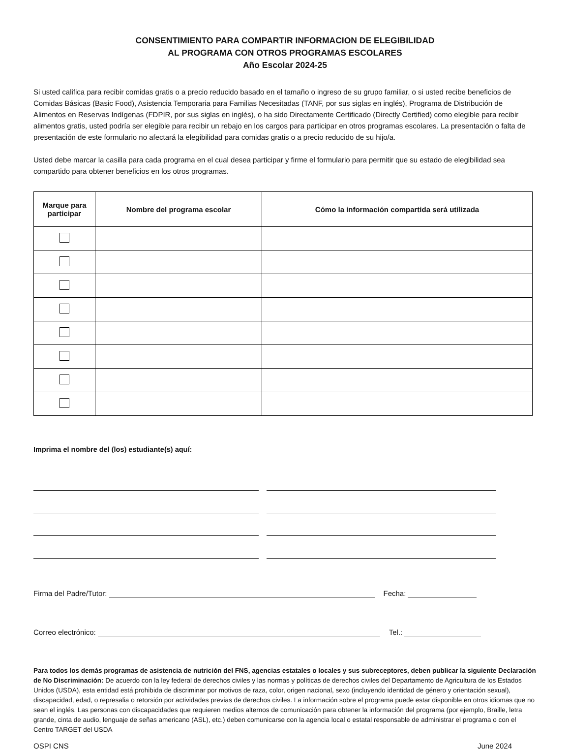CONSENTIMIENTO PARA COMPARTIR INFORMACION DE ELEGIBILIDAD
AL PROGRAMA CON OTROS PROGRAMAS ESCOLARES
Año Escolar 2024-25
Si usted califica para recibir comidas gratis o a precio reducido basado en el tamaño o ingreso de su grupo familiar, o si usted recibe beneficios de Comidas Básicas (Basic Food), Asistencia Temporaria para Familias Necesitadas (TANF, por sus siglas en inglés), Programa de Distribución de Alimentos en Reservas Indígenas (FDPIR, por sus siglas en inglés), o ha sido Directamente Certificado (Directly Certified) como elegible para recibir alimentos gratis, usted podría ser elegible para recibir un rebajo en los cargos para participar en otros programas escolares. La presentación o falta de presentación de este formulario no afectará la elegibilidad para comidas gratis o a precio reducido de su hijo/a.
Usted debe marcar la casilla para cada programa en el cual desea participar y firme el formulario para permitir que su estado de elegibilidad sea compartido para obtener beneficios en los otros programas.
| Marque para participar | Nombre del programa escolar | Cómo la información compartida será utilizada |
| --- | --- | --- |
Imprima el nombre del (los) estudiante(s) aquí:
Firma del Padre/Tutor: Fecha:
Correo electrónico: Tel.:
Para todos los demás programas de asistencia de nutrición del FNS, agencias estatales o locales y sus subreceptores, deben publicar la siguiente Declaración de No Discriminación: De acuerdo con la ley federal de derechos civiles y las normas y políticas de derechos civiles del Departamento de Agricultura de los Estados Unidos (USDA), esta entidad está prohibida de discriminar por motivos de raza, color, origen nacional, sexo (incluyendo identidad de género y orientación sexual), discapacidad, edad, o represalia o retorsión por actividades previas de derechos civiles. La información sobre el programa puede estar disponible en otros idiomas que no sean el inglés. Las personas con discapacidades que requieren medios alternos de comunicación para obtener la información del programa (por ejemplo, Braille, letra grande, cinta de audio, lenguaje de señas americano (ASL), etc.) deben comunicarse con la agencia local o estatal responsable de administrar el programa o con el Centro TARGET del USDA
OSPI CNS June 2024